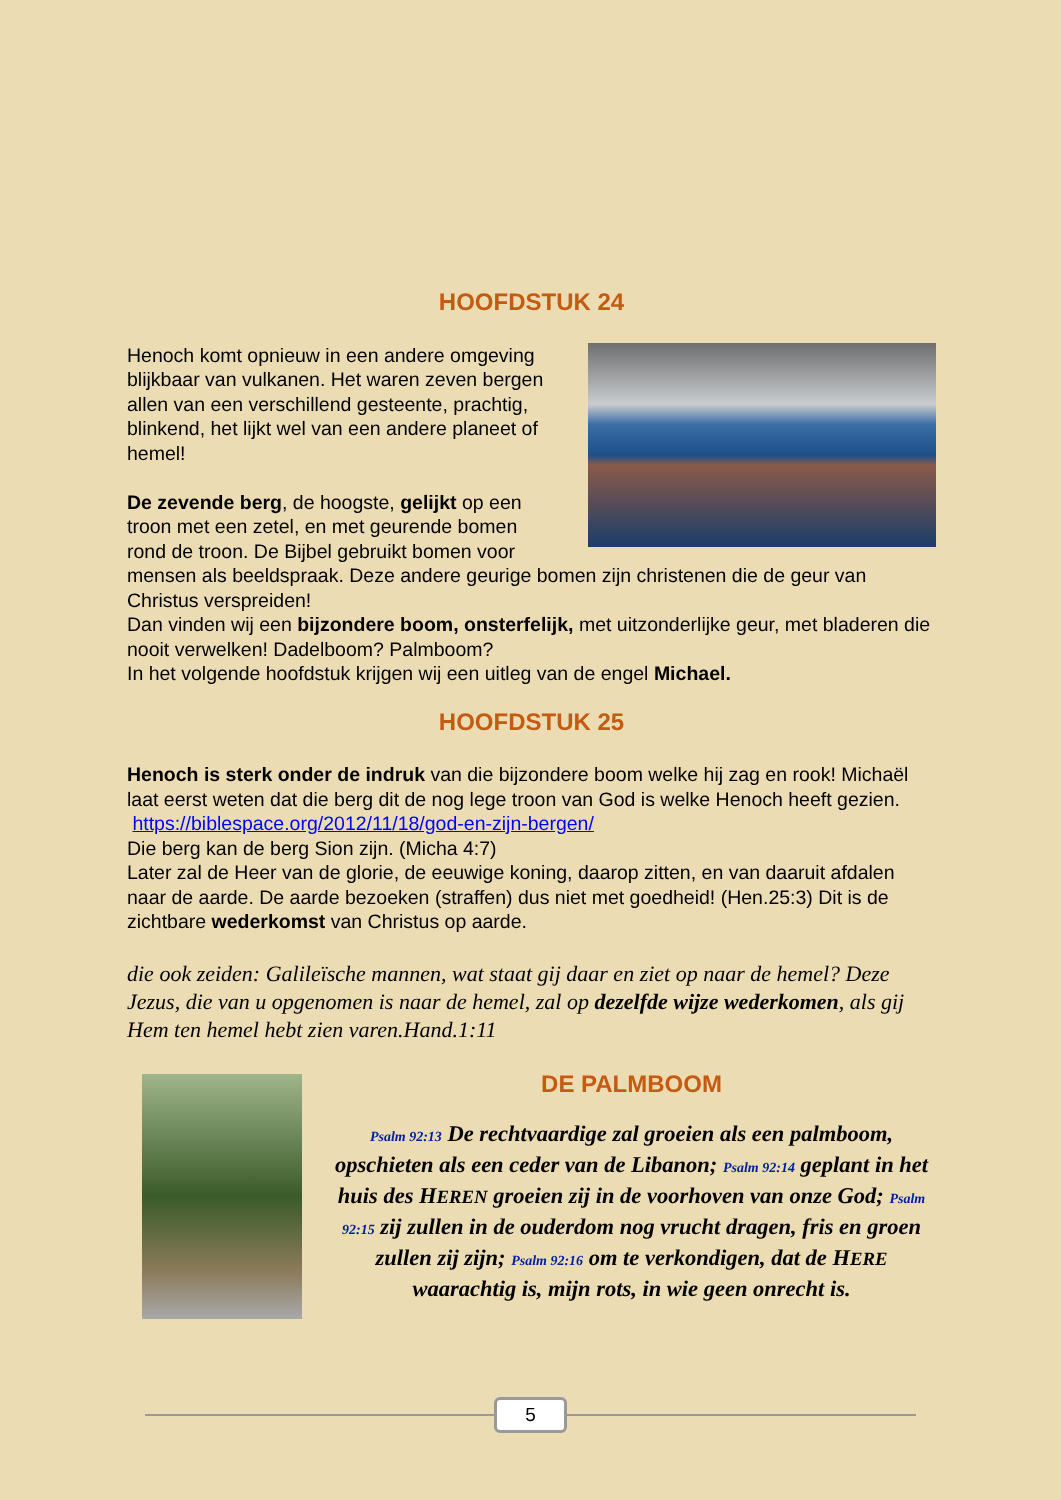HOOFDSTUK 24
Henoch komt opnieuw in een andere omgeving blijkbaar van vulkanen. Het waren zeven bergen allen van een verschillend gesteente, prachtig, blinkend, het lijkt wel van een andere planeet of hemel!
De zevende berg, de hoogste, gelijkt op een troon met een zetel, en met geurende bomen rond de troon. De Bijbel gebruikt bomen voor mensen als beeldspraak. Deze andere geurige bomen zijn christenen die de geur van Christus verspreiden!
Dan vinden wij een bijzondere boom, onsterfelijk, met uitzonderlijke geur, met bladeren die nooit verwelken! Dadelboom? Palmboom?
In het volgende hoofdstuk krijgen wij een uitleg van de engel Michael.
HOOFDSTUK 25
Henoch is sterk onder de indruk van die bijzondere boom welke hij zag en rook! Michaël laat eerst weten dat die berg dit de nog lege troon van God is welke Henoch heeft gezien.
https://biblespace.org/2012/11/18/god-en-zijn-bergen/
Die berg kan de berg Sion zijn. (Micha 4:7)
Later zal de Heer van de glorie, de eeuwige koning, daarop zitten, en van daaruit afdalen naar de aarde. De aarde bezoeken (straffen) dus niet met goedheid! (Hen.25:3) Dit is de zichtbare wederkomst van Christus op aarde.
die ook zeiden: Galileïsche mannen, wat staat gij daar en ziet op naar de hemel? Deze Jezus, die van u opgenomen is naar de hemel, zal op dezelfde wijze wederkomen, als gij Hem ten hemel hebt zien varen.Hand.1:11
DE PALMBOOM
Psalm 92:13 De rechtvaardige zal groeien als een palmboom, opschieten als een ceder van de Libanon; Psalm 92:14 geplant in het huis des HEREN groeien zij in de voorhoven van onze God; Psalm 92:15 zij zullen in de ouderdom nog vrucht dragen, fris en groen zullen zij zijn; Psalm 92:16 om te verkondigen, dat de HERE waarachtig is, mijn rots, in wie geen onrecht is.
5